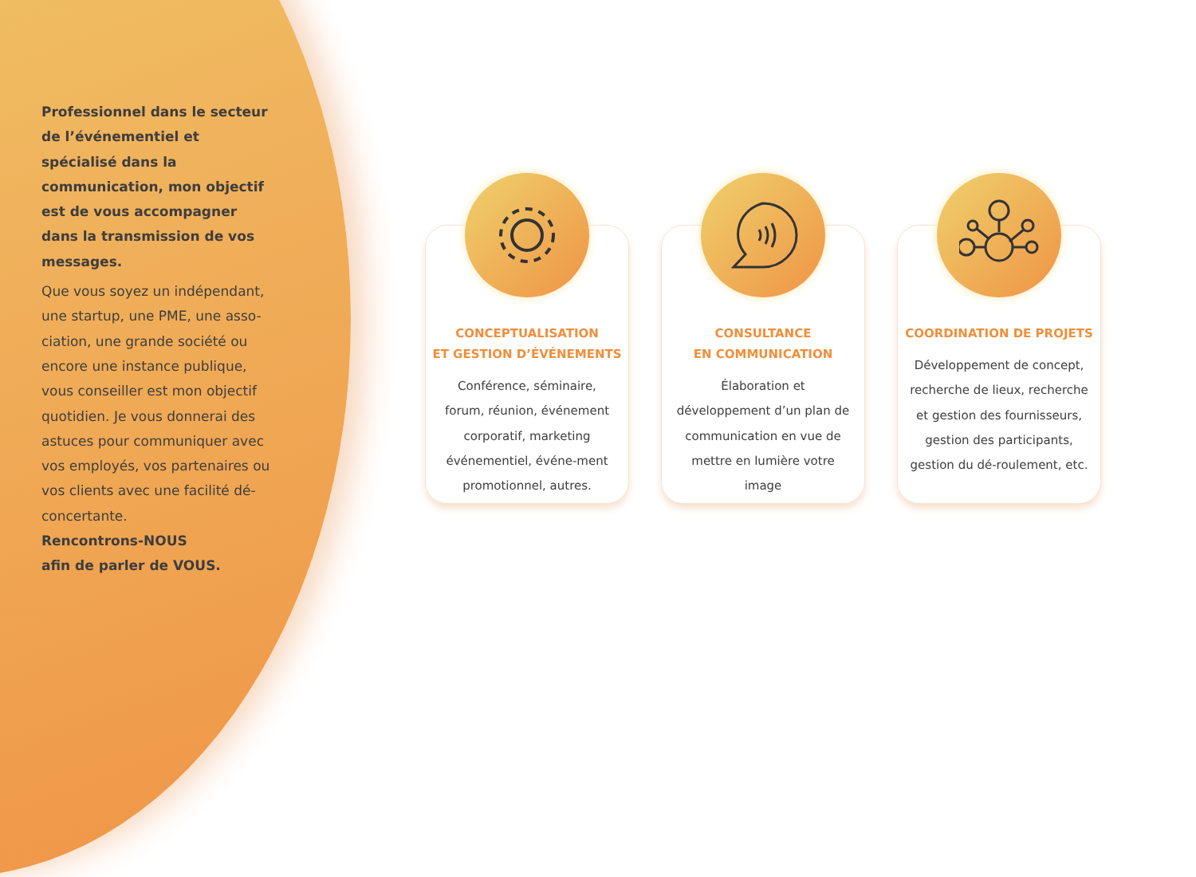Professionnel dans le secteur de l’événementiel et spécialisé dans la communication, mon objectif est de vous accompagner dans la transmission de vos messages.
Que vous soyez un indépendant, une startup, une PME, une asso-ciation, une grande société ou encore une instance publique, vous conseiller est mon objectif quotidien. Je vous donnerai des astuces pour communiquer avec vos employés, vos partenaires ou vos clients avec une facilité dé-concertante.
Rencontrons-NOUS
afin de parler de VOUS.
CONCEPTUALISATION
ET GESTION D’ÉVÉNEMENTS
Conférence, séminaire, forum, réunion, événement corporatif, marketing événementiel, événe-ment promotionnel, autres.
CONSULTANCE
EN COMMUNICATION
Élaboration et développement d’un plan de communication en vue de mettre en lumière votre image
COORDINATION DE PROJETS
Développement de concept, recherche de lieux, recherche et gestion des fournisseurs, gestion des participants, gestion du dé-roulement, etc.